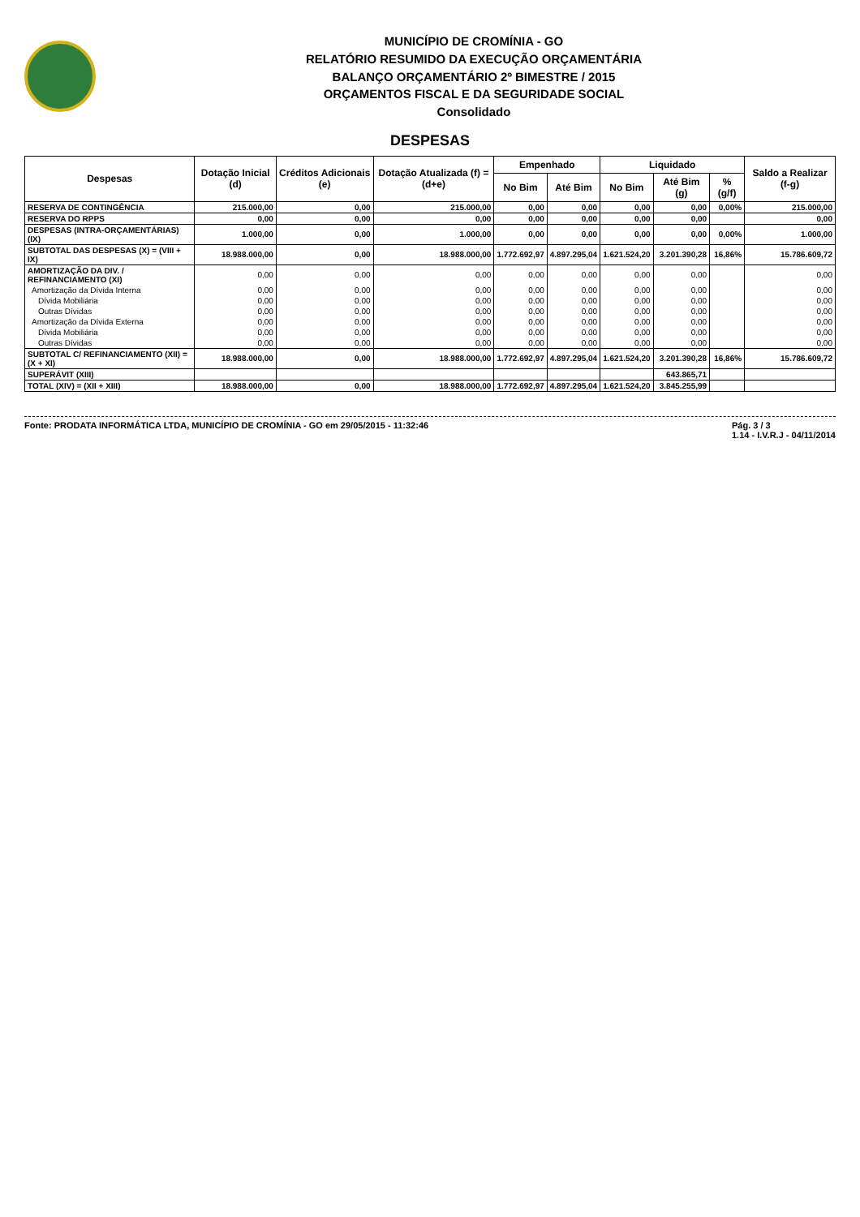MUNICÍPIO DE CROMÍNIA - GO
RELATÓRIO RESUMIDO DA EXECUÇÃO ORÇAMENTÁRIA
BALANÇO ORÇAMENTÁRIO 2º BIMESTRE / 2015
ORÇAMENTOS FISCAL E DA SEGURIDADE SOCIAL
Consolidado
DESPESAS
| Despesas | Dotação Inicial (d) | Créditos Adicionais (e) | Dotação Atualizada (f) = (d+e) | Empenhado | | Liquidado | | | Saldo a Realizar (f-g) |
| --- | --- | --- | --- | --- | --- | --- | --- | --- | --- |
| | | | | No Bim | Até Bim | No Bim | Até Bim (g) | % (g/f) | |
| RESERVA DE CONTINGÊNCIA | 215.000,00 | 0,00 | 215.000,00 | 0,00 | 0,00 | 0,00 | 0,00 | 0,00% | 215.000,00 |
| RESERVA DO RPPS | 0,00 | 0,00 | 0,00 | 0,00 | 0,00 | 0,00 | 0,00 | | 0,00 |
| DESPESAS (INTRA-ORÇAMENTÁRIAS) (IX) | 1.000,00 | 0,00 | 1.000,00 | 0,00 | 0,00 | 0,00 | 0,00 | 0,00% | 1.000,00 |
| SUBTOTAL DAS DESPESAS (X) = (VIII + IX) | 18.988.000,00 | 0,00 | 18.988.000,00 | 1.772.692,97 | 4.897.295,04 | 1.621.524,20 | 3.201.390,28 | 16,86% | 15.786.609,72 |
| AMORTIZAÇÃO DA DIV. / REFINANCIAMENTO (XI) | 0,00 | 0,00 | 0,00 | 0,00 | 0,00 | 0,00 | 0,00 | | 0,00 |
| Amortização da Dívida Interna | 0,00 | 0,00 | 0,00 | 0,00 | 0,00 | 0,00 | 0,00 | | 0,00 |
| Dívida Mobiliária | 0,00 | 0,00 | 0,00 | 0,00 | 0,00 | 0,00 | 0,00 | | 0,00 |
| Outras Dívidas | 0,00 | 0,00 | 0,00 | 0,00 | 0,00 | 0,00 | 0,00 | | 0,00 |
| Amortização da Dívida Externa | 0,00 | 0,00 | 0,00 | 0,00 | 0,00 | 0,00 | 0,00 | | 0,00 |
| Dívida Mobiliária | 0,00 | 0,00 | 0,00 | 0,00 | 0,00 | 0,00 | 0,00 | | 0,00 |
| Outras Dívidas | 0,00 | 0,00 | 0,00 | 0,00 | 0,00 | 0,00 | 0,00 | | 0,00 |
| SUBTOTAL C/ REFINANCIAMENTO (XII) = (X + XI) | 18.988.000,00 | 0,00 | 18.988.000,00 | 1.772.692,97 | 4.897.295,04 | 1.621.524,20 | 3.201.390,28 | 16,86% | 15.786.609,72 |
| SUPERÁVIT (XIII) | | | | | | | 643.865,71 | | |
| TOTAL (XIV) = (XII + XIII) | 18.988.000,00 | 0,00 | 18.988.000,00 | 1.772.692,97 | 4.897.295,04 | 1.621.524,20 | 3.845.255,99 | | |
Fonte: PRODATA INFORMÁTICA LTDA, MUNICÍPIO DE CROMÍNIA - GO em 29/05/2015 - 11:32:46 Pág. 3 / 3
1.14 - I.V.R.J - 04/11/2014